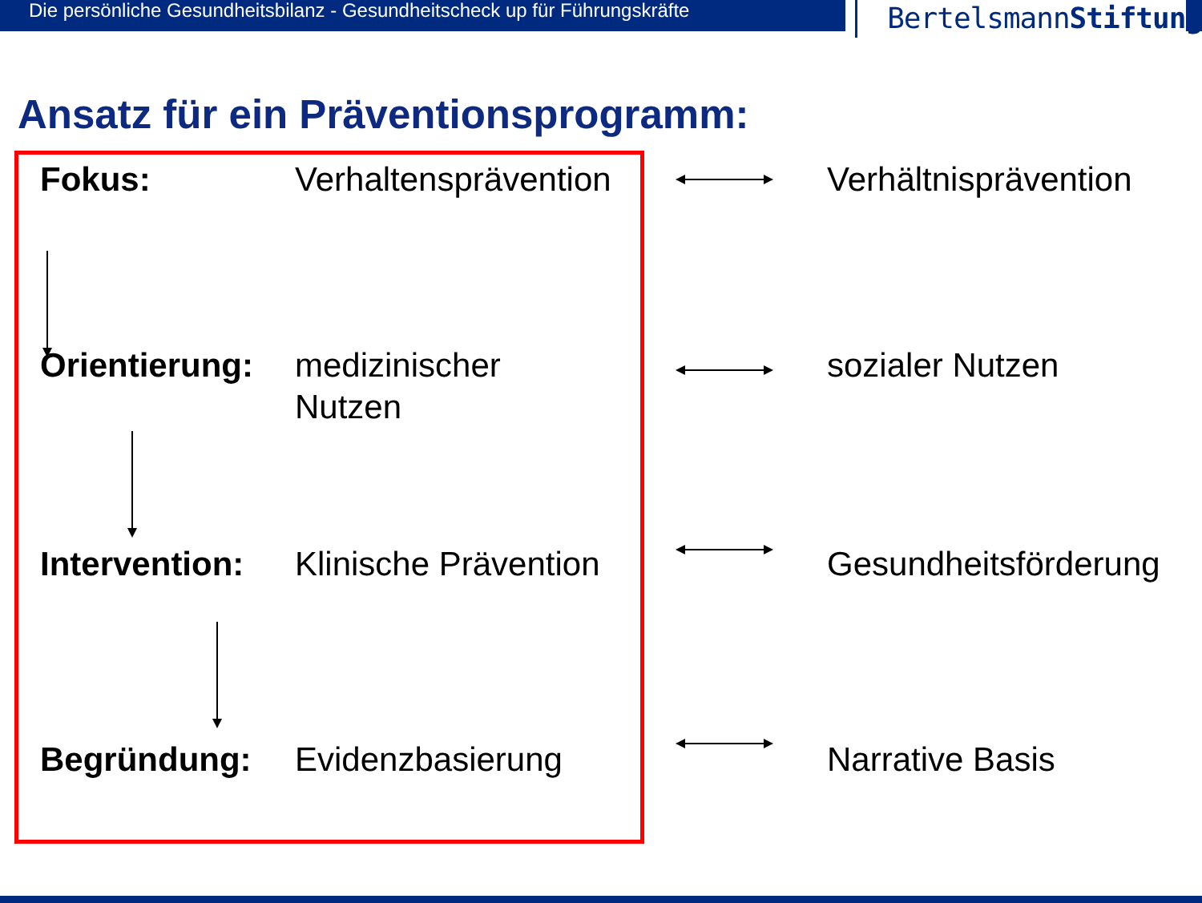Die persönliche Gesundheitsbilanz - Gesundheitscheck up für Führungskräfte
BertelsmannStiftung
Ansatz für ein Präventionsprogramm:
Fokus: Verhaltensprävention
Verhältnisprävention
Orientierung:
medizinischer
Nutzen
sozialer Nutzen
Intervention:
Klinische Prävention
Gesundheitsförderung
Begründung: Evidenzbasierung Narrative Basis